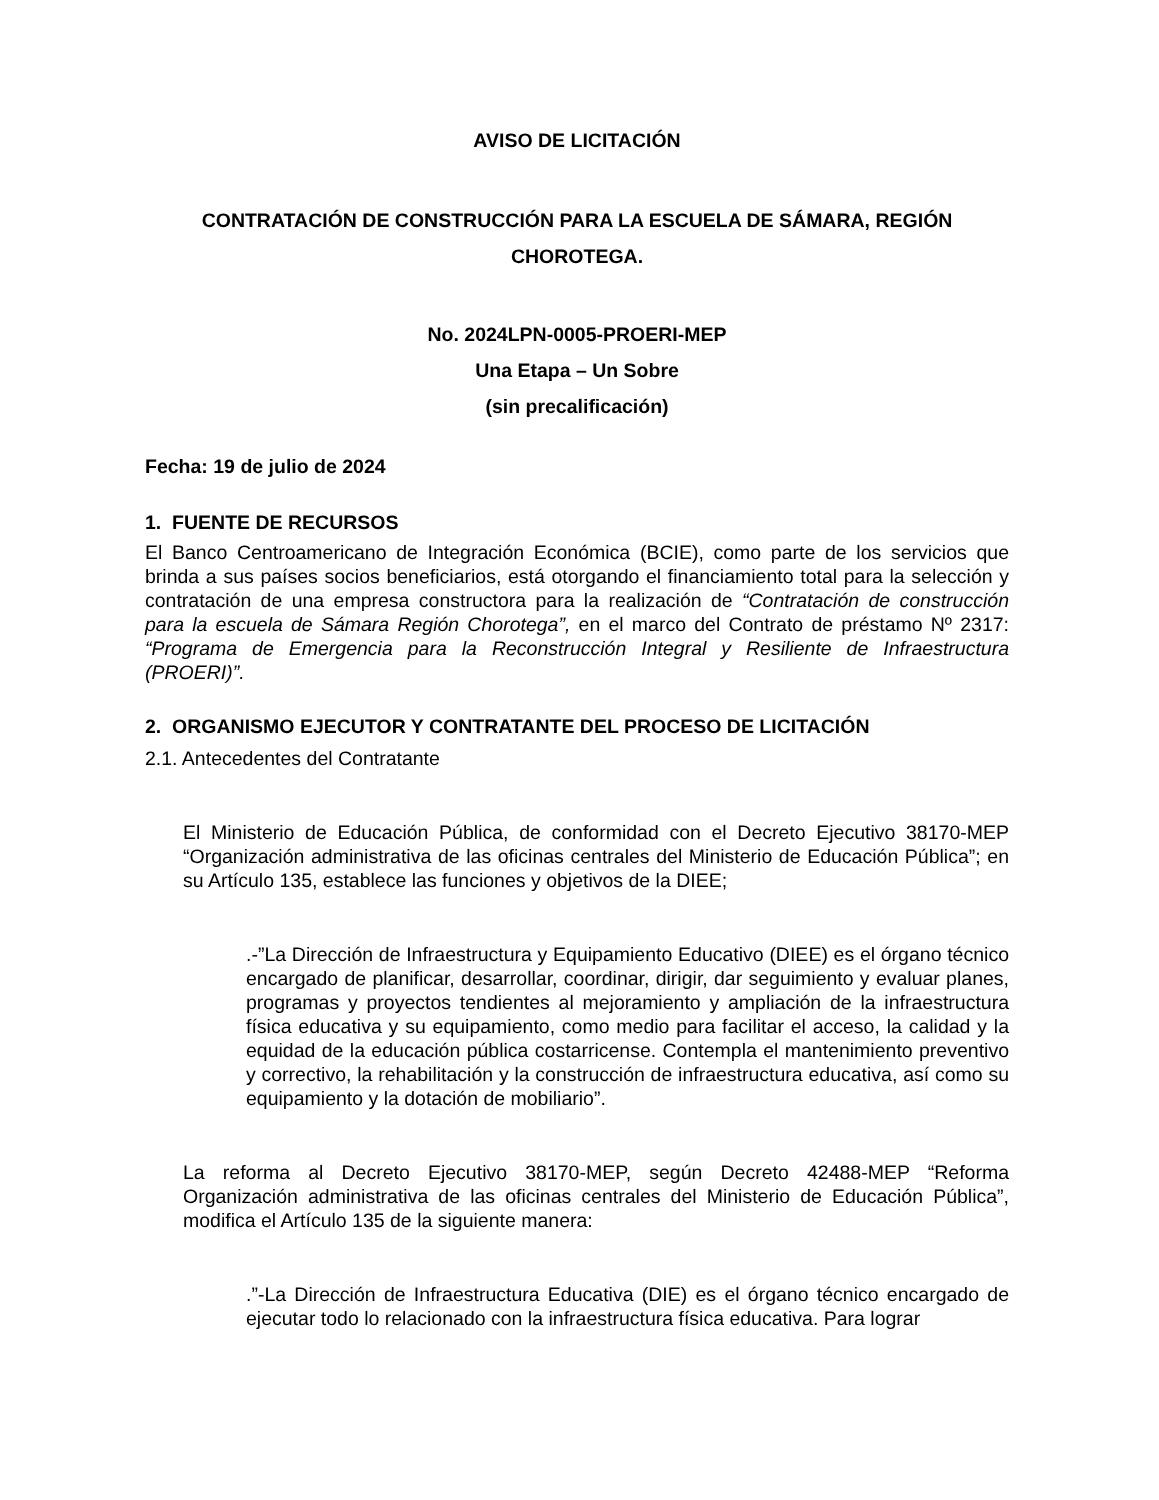AVISO DE LICITACIÓN
CONTRATACIÓN DE CONSTRUCCIÓN PARA LA ESCUELA DE SÁMARA, REGIÓN CHOROTEGA.
No. 2024LPN-0005-PROERI-MEP
Una Etapa – Un Sobre
(sin precalificación)
Fecha: 19 de julio de 2024
1. FUENTE DE RECURSOS
El Banco Centroamericano de Integración Económica (BCIE), como parte de los servicios que brinda a sus países socios beneficiarios, está otorgando el financiamiento total para la selección y contratación de una empresa constructora para la realización de “Contratación de construcción para la escuela de Sámara Región Chorotega”, en el marco del Contrato de préstamo Nº 2317: “Programa de Emergencia para la Reconstrucción Integral y Resiliente de Infraestructura (PROERI)”.
2. ORGANISMO EJECUTOR Y CONTRATANTE DEL PROCESO DE LICITACIÓN
2.1. Antecedentes del Contratante
El Ministerio de Educación Pública, de conformidad con el Decreto Ejecutivo 38170-MEP “Organización administrativa de las oficinas centrales del Ministerio de Educación Pública”; en su Artículo 135, establece las funciones y objetivos de la DIEE;
.-”La Dirección de Infraestructura y Equipamiento Educativo (DIEE) es el órgano técnico encargado de planificar, desarrollar, coordinar, dirigir, dar seguimiento y evaluar planes, programas y proyectos tendientes al mejoramiento y ampliación de la infraestructura física educativa y su equipamiento, como medio para facilitar el acceso, la calidad y la equidad de la educación pública costarricense. Contempla el mantenimiento preventivo y correctivo, la rehabilitación y la construcción de infraestructura educativa, así como su equipamiento y la dotación de mobiliario”.
La reforma al Decreto Ejecutivo 38170-MEP, según Decreto 42488-MEP “Reforma Organización administrativa de las oficinas centrales del Ministerio de Educación Pública”, modifica el Artículo 135 de la siguiente manera:
.”-La Dirección de Infraestructura Educativa (DIE) es el órgano técnico encargado de ejecutar todo lo relacionado con la infraestructura física educativa. Para lograr